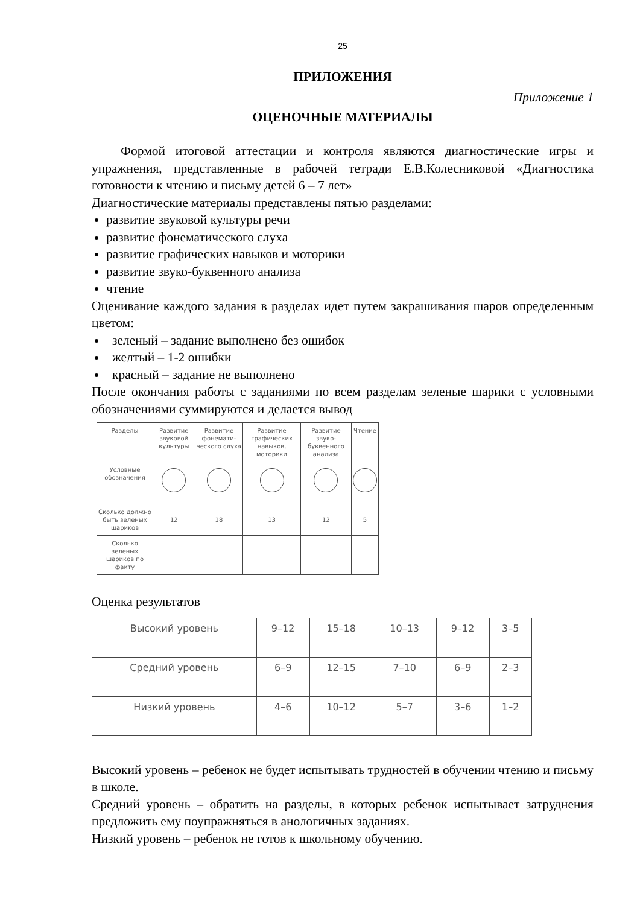25
ПРИЛОЖЕНИЯ
Приложение 1
ОЦЕНОЧНЫЕ МАТЕРИАЛЫ
Формой итоговой аттестации и контроля являются диагностические игры и упражнения, представленные в рабочей тетради Е.В.Колесниковой «Диагностика готовности к чтению и письму детей 6 – 7 лет»
Диагностические материалы представлены пятью разделами:
развитие звуковой культуры речи
развитие фонематического слуха
развитие графических навыков и моторики
развитие звуко-буквенного анализа
чтение
Оценивание каждого задания в разделах идет путем закрашивания шаров определенным цветом:
зеленый – задание выполнено без ошибок
желтый – 1-2 ошибки
красный – задание не выполнено
После окончания работы с заданиями по всем разделам зеленые шарики с условными обозначениями суммируются и делается вывод
| Разделы | Развитие звуковой культуры | Развитие фонемати-ческого слуха | Развитие графических навыков, моторики | Развитие звуко-буквенного анализа | Чтение |
| Условные обозначения | | | | | |
| Сколько должно быть зеленых шариков | 12 | 18 | 13 | 12 | 5 |
| Сколько зеленых шариков по факту | | | | | |
Оценка результатов
| Высокий уровень | 9–12 | 15–18 | 10–13 | 9–12 | 3–5 |
| Средний уровень | 6–9 | 12–15 | 7–10 | 6–9 | 2–3 |
| Низкий уровень | 4–6 | 10–12 | 5–7 | 3–6 | 1–2 |
Высокий уровень – ребенок не будет испытывать трудностей в обучении чтению и письму в школе.
Средний уровень – обратить на разделы, в которых ребенок испытывает затруднения предложить ему поупражняться в анологичных заданиях.
Низкий уровень – ребенок не готов к школьному обучению.